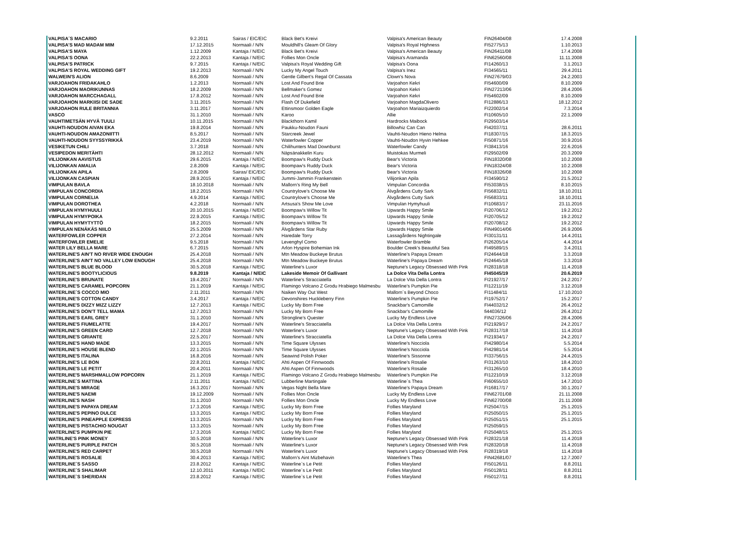| VALPISA´S MACARIO | 9.2.2011 | Sairas / EIC/EIC | Black Bet's Kreivi | Valpisa's American Beauty | FIN26404/08 | 17.4.2008 |
| VALPISA'S MAD MADAM MIM | 17.12.2015 | Normaali / N/N | Mouldhill's Gleam Of Glory | Valpisa's Royal Highness | FI52775/13 | 1.10.2013 |
| VALPISA'S MAYA | 1.12.2009 | Kantaja / N/EIC | Black Bet's Kreivi | Valpisa's American Beauty | FIN26411/08 | 17.4.2008 |
| VALPISA'S OONA | 22.2.2013 | Kantaja / N/EIC | Follies Mon Oncle | Valpisa's Aramanda | FIN62560/08 | 11.11.2008 |
| VALPISA'S PATRICK | 9.7.2015 | Kantaja / N/EIC | Valpisa's Royal Wedding Gift | Valpisa's Oona | FI14260/13 | 3.1.2013 |
| VALPISA'S ROYAL WEDDING GIFT | 19.2.2013 | Normaali / N/N | Lucky My Angel Touch | Valpisa's Inez | FI34565/11 | 29.4.2011 |
| WALWEIN'S ALION | 8.6.2009 | Normaali / N/N | Gentle Gilbert's Regal Of Cassata | Clown's Nova | FIN27679/03 | 24.2.2003 |
| VARJOAHON FRIDAKAHLO | 1.2.2013 | Normaali / N/N | Lost And Found Brie | Varjoahon Kekri | FI54600/09 | 8.10.2009 |
| VARJOAHON MAORIKUNNAS | 18.2.2009 | Normaali / N/N | Bellmaker's Gomez | Varjoahon Kekri | FIN27213/06 | 28.4.2006 |
| VARJOAHON MARCCHAGALL | 17.8.2012 | Normaali / N/N | Lost And Found Brie | Varjoahon Kekri | FI54602/09 | 8.10.2009 |
| VARJOAHON MARKIISI DE SADE | 3.11.2015 | Normaali / N/N | Flash Of Dukefield | Varjoahon MagdaOlivero | FI12886/13 | 18.12.2012 |
| VARJOAHON RULE BRITANNIA | 3.11.2017 | Normaali / N/N | Ettinsmoor Golden Eagle | Varjoahon Mariaizquierdo | FI22002/14 | 7.3.2014 |
| VASCO | 31.1.2010 | Normaali / N/N | Karoo | Allie | FI10605/10 | 22.1.2009 |
| VAUHTIMETSÄN HYVÄ TUULI | 10.11.2015 | Normaali / N/N | Blackthorn Kamil | Hardrocks Maibock | FI29503/14 | |
| VAUHTI-NOUDON AIVAN EKA | 19.8.2014 | Normaali / N/N | Paukku-Noudon Fauni | Billowhiz Can Can | FI42037/11 | 28.6.2011 |
| VAUHTI-NOUDON AMAZONIITTI | 8.5.2017 | Normaali / N/N | Starcreek Jewel | Vauhti-Noudon Hieno Helma | FI18307/15 | 18.3.2015 |
| VAUHTI-NOUDON SYYSSYRIKKÄ | 23.4.2019 | Normaali / N/N | Waterfowler Copper | Vauhti-Noudon Hyvin Hehkee | FI50871/16 | 30.9.2016 |
| VESIKETUN CHILI | 3.7.2018 | Normaali / N/N | Chilihunters Mad Downburst | Waterfowler Candy | FI38413/16 | 22.6.2016 |
| VESIPEDON MERITÄHTI | 28.12.2012 | Normaali / N/N | Näpsänakkelin Kuru | Muistokas Murmeli | FI29502/09 | 20.3.2009 |
| VILIJONKAN AAVISTUS | 29.6.2015 | Kantaja / N/EIC | Boompaw's Ruddy Duck | Bear's Victoria | FIN18320/08 | 10.2.2008 |
| VILIJONKAN AMALIA | 2.8.2009 | Kantaja / N/EIC | Boompaw's Ruddy Duck | Bear's Victoria | FIN18324/08 | 10.2.2008 |
| VILIJONKAN APILA | 2.8.2009 | Sairas/ EIC/EIC | Boompaw's Ruddy Duck | Bear's Victoria | FIN18326/08 | 10.2.2008 |
| VILIJONKAN CASPIAN | 28.9.2015 | Kantaja / N/EIC | Jummi-Jammin Frankenstein | Vilijonkan Apila | FI34590/12 | 21.5.2012 |
| VIMPULAN BAVLA | 18.10.2018 | Normaali / N/N | Mallorn's Ring My Bell | Vimpulan Concordia | FI53038/15 | 8.10.2015 |
| VIMPULAN CONCORDIA | 18.2.2015 | Normaali / N/N | Countrylove's Choose Me | Älvgårdens Cutty Sark | FI56832/11 | 18.10.2011 |
| VIMPULAN CORNELIA | 4.9.2014 | Kantaja / N/EIC | Countrylove's Choose Me | Älvgårdens Cutty Sark | FI56833/11 | 18.10.2011 |
| VIMPULAN DOROTHEA | 4.2.2018 | Normaali / N/N | Artsusa's Show Me Love | Vimpulan Hymyhuuli | FI10683/17 | 23.11.2016 |
| VIMPULAN HYMYHUULI | 20.10.2015 | Kantaja / N/EIC | Boompaw's Willow Tit | Upwards Happy Smile | FI20706/12 | 19.2.2012 |
| VIMPULAN HYMYPOIKA | 22.9.2015 | Kantaja / N/EIC | Boompaw's Willow Tit | Upwards Happy Smile | FI20705/12 | 19.2.2012 |
| VIMPULAN HYMYTYTTÖ | 18.2.2015 | Normaali / N/N | Boompaw's Willow Tit | Upwards Happy Smile | FI20708/12 | 19.2.2012 |
| VIMPULAN NENÄKÄS NIILO | 25.5.2009 | Normaali / N/N | Älvgårdens Star Ruby | Upwards Happy Smile | FIN49014/06 | 26.9.2006 |
| WATERFOWLER COPPER | 27.2.2014 | Normaali / N/N | Haredale Torry | Lassagårdens Nightingale | FI30131/11 | 14.4.2011 |
| WATERFOWLER EMELIE | 9.5.2018 | Normaali / N/N | Levenghyl Como | Waterfowler Bramble | FI26205/14 | 4.4.2014 |
| WATER LILY BELLA MARE | 6.7.2015 | Normaali / N/N | Arlon Hyspire Bohemian Ink | Boulder Creek's Beautiful Sea | FI49589/15 | 3.4.2011 |
| WATERLINE'S AIN'T NO RIVER WIDE ENOUGH | 25.4.2018 | Normaali / N/N | Mtn Meadow Buckeye Brutus | Waterline's Papaya Dream | FI24644/18 | 3.3.2018 |
| WATERLINE'S AIN'T NO VALLEY LOW ENOUGH | 25.4.2018 | Normaali / N/N | Mtn Meadow Buckeye Brutus | Waterline's Papaya Dream | FI24645/18 | 3.3.2018 |
| WATERLINE'S BLUE BLOOD | 30.5.2018 | Kantaja / N/EIC | Waterline's Luxor | Neptune's Legacy Obsessed With Pink | FI28318/18 | 11.4.2018 |
| WATERLINE'S BOOTYLICIOUS | 9.8.2019 | Kantaja / N/EIC | Lakeside Memoir Of Gallivant | La Dolce Vita Della Lontra | FI45045/19 | 20.6.2019 |
| WATERLINE'S BRUNATE | 19.4.2017 | Normaali / N/N | Waterline's Stracciatella | La Dolce Vita Della Lontra | FI21927/17 | 24.2.2017 |
| WATERLINE'S CARAMEL POPCORN | 21.1.2019 | Kantaja / N/EIC | Flamingo Volcano Z Grodu Hrabiego Malmesbu | Waterline's Pumpkin Pie | FI12211/19 | 3.12.2018 |
| WATERLINE´S COCCO MIO | 2.11.2011 | Normaali / N/N | Naiken Way Out West | Mallorn´s Beyond Choco | FI11484/11 | 17.10.2010 |
| WATERLINE'S COTTON CANDY | 3.4.2017 | Kantaja / N/EIC | Devonshires Huckleberry Finn | Waterline's Pumpkin Pie | FI19752/17 | 15.2.2017 |
| WATERLINE'S DIZZY MIZZ LIZZY | 12.7.2013 | Kantaja / N/EIC | Lucky My Born Free | Snackbar's Camomille | FI44032/12 | 26.4.2012 |
| WATERLINE'S DON'T TELL MAMA | 12.7.2013 | Normaali / N/N | Lucky My Born Free | Snackbar's Camomille | fi44036/12 | 26.4.2012 |
| WATERLINE'S EARL GREY | 31.1.2010 | Normaali / N/N | Strongline's Quester | Lucky My Endless Love | FIN27326/06 | 28.4.2006 |
| WATERLINE'S FIUMELATTE | 19.4.2017 | Normaali / N/N | Waterline's Stracciatella | La Dolce Vita Della Lontra | FI21929/17 | 24.2.2017 |
| WATERLINE'S GREEN CARD | 12.7.2018 | Normaali / N/N | Waterline's Luxor | Neptune's Legacy Obsessed With Pink | FI28317/18 | 11.4.2018 |
| WATERLINE'S GRIANTE | 22.5.2017 | Normaali / N/N | Waterline's Stracciatella | La Dolce Vita Della Lontra | FI21934/17 | 24.2.2017 |
| WATERLINE'S HAND MADE | 13.3.2015 | Normaali / N/N | Time Square Ulysses | Waterline's Nocciola | FI42980/14 | 5.5.2014 |
| WATERLINE'S HOUSE BLEND | 22.1.2015 | Normaali / N/N | Time Square Ulysses | Waterline's Nocciola | FI42981/14 | 5.5.2014 |
| WATERLINE'S ITALINA | 16.8.2016 | Normaali / N/N | Seawind Polish Poker | Waterline's Sissonne | FI33756/15 | 24.4.2015 |
| WATERLINE'S LE BON | 22.8.2011 | Kantaja / N/EIC | Ahti Aspen Of Finnwoods | Waterline's Rosalie | FI31263/10 | 18.4.2010 |
| WATERLINE'S LE PETIT | 20.4.2011 | Normaali / N/N | Ahti Aspen Of Finnwoods | Waterline's Rosalie | FI31265/10 | 18.4.2010 |
| WATERLINE'S MARSHMALLOW POPCORN | 21.1.2019 | Kantaja / N/EIC | Flamingo Volcano Z Grodu Hrabiego Malmesbu | Waterline's Pumpkin Pie | FI12210/19 | 3.12.2018 |
| WATERLINE´S MATTINA | 2.11.2011 | Kantaja / N/EIC | Lubberline Martingale | Waterline´s Thea | FI60655/10 | 14.7.2010 |
| WATERLINE'S MIRAGE | 16.3.2017 | Normaali / N/N | Vegas Night Bella Mare | Waterline's Papaya Dream | FI16817/17 | 30.1.2017 |
| WATERLINE'S NAEMI | 19.12.2009 | Normaali / N/N | Follies Mon Oncle | Lucky My Endless Love | FIN62701/08 | 21.11.2008 |
| WATERLINE'S NASH | 31.1.2010 | Normaali / N/N | Follies Mon Oncle | Lucky My Endless Love | FIN62700/08 | 21.11.2008 |
| WATERLINE'S PAPAYA DREAM | 17.3.2016 | Kantaja / N/EIC | Lucky My Born Free | Follies Maryland | FI25047/15 | 25.1.2015 |
| WATERLINE'S PEPINO DULCE | 13.3.2015 | Kantaja / N/EIC | Lucky My Born Free | Follies Maryland | FI25050/15 | 25.1.2015 |
| WATERLINE'S PINEAPPLE EXPRESS | 13.3.2015 | Normaali / N/N | Lucky My Born Free | Follies Maryland | FI25051/15 | 25.1.2015 |
| WATERLINE'S PISTACHIO NOUGAT | 13.3.2015 | Normaali / N/N | Lucky My Born Free | Follies Maryland | FI25059/15 | |
| WATERLINE'S PUMPKIN PIE | 17.3.2016 | Kantaja / N/EIC | Lucky My Born Free | Follies Maryland | FI25048/15 | 25.1.2015 |
| WATRLINE'S PINK MONEY | 30.5.2018 | Normaali / N/N | Waterline's Luxor | Neptune's Legacy Obsessed With Pink | FI28321/18 | 11.4.2018 |
| WATERLINE'S PURPLE PATCH | 30.5.2018 | Normaali / N/N | Waterline's Luxor | Neptune's Legacy Obsessed With Pink | FI28320/18 | 11.4.2018 |
| WATERLINE'S RED CARPET | 30.5.2018 | Normaali / N/N | Waterline's Luxor | Neptune's Legacy Obsessed With Pink | FI28319/18 | 11.4.2018 |
| WATERLINE'S ROSALIE | 30.4.2013 | Kantaja / N/EIC | Mallorn's Aint Mizbehavin | Waterline's Thea | FIN42681/07 | 12.7.2007 |
| WATERLINE`S SASSO | 23.8.2012 | Kantaja / N/EIC | Waterline`s Le Petit | Follies Maryland | FI50126/11 | 8.8.2011 |
| WATERLINE´S SHALIMAR | 12.10.2011 | Kantaja / N/EIC | Waterline´s Le Petit | Follies Maryland | FI50128/11 | 8.8.2011 |
| WATERLINE`S SHERIDAN | 23.8.2012 | Kantaja / N/EIC | Waterline`s Le Petit | Follies Maryland | FI50127/11 | 8.8.2011 |